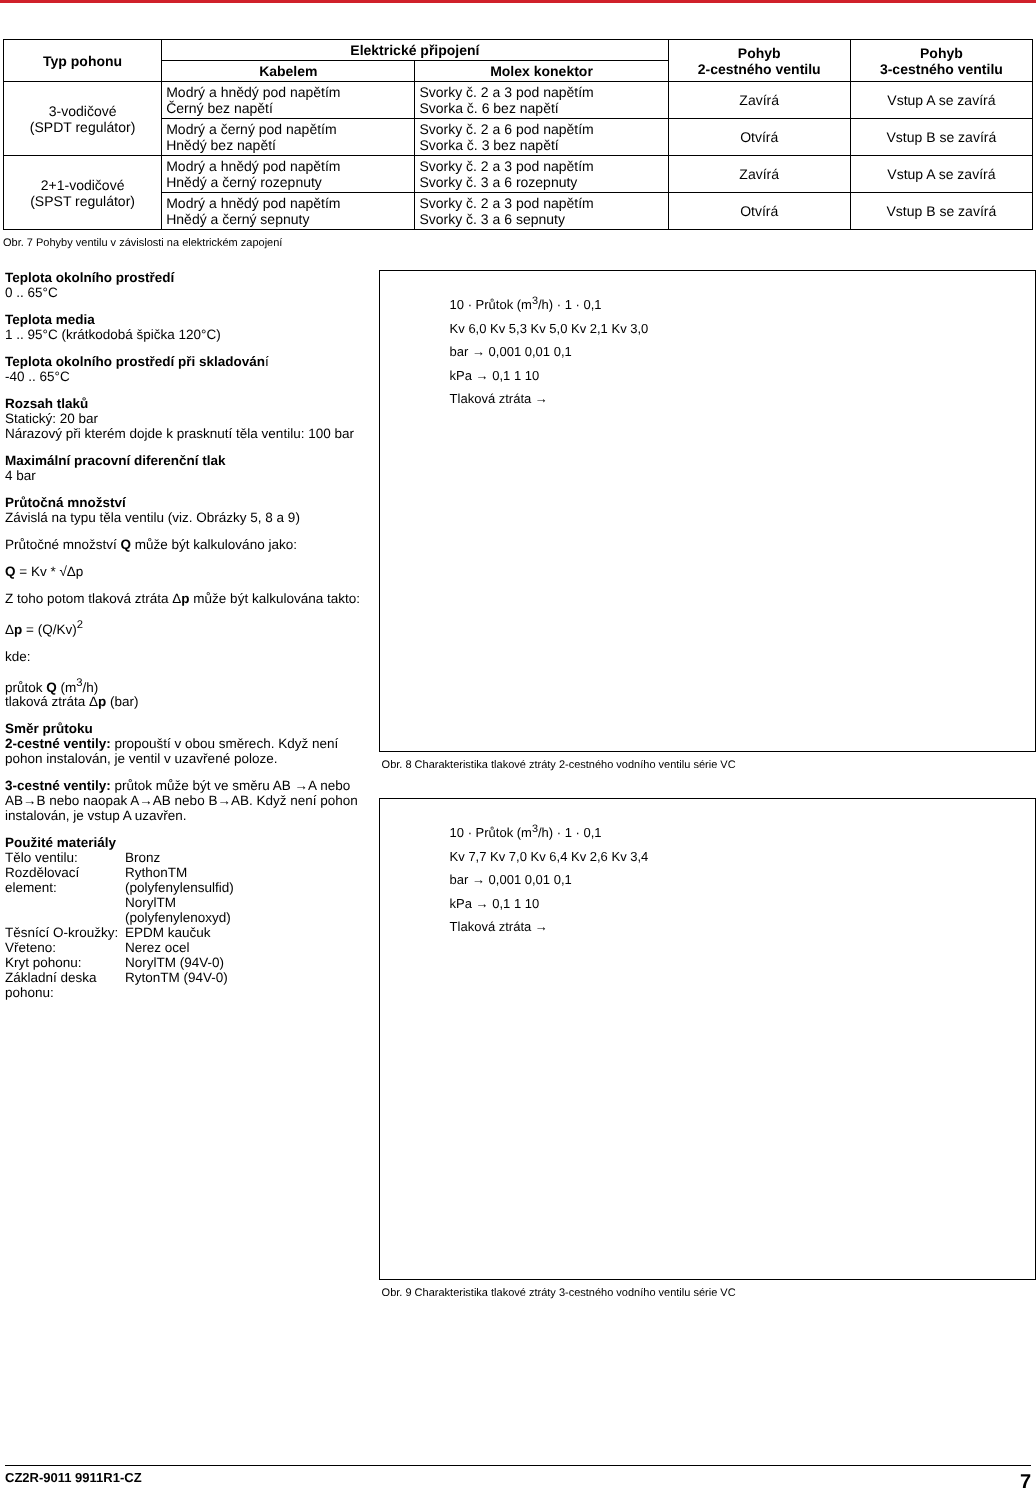| Typ pohonu | Elektrické připojení | | Pohyb 2-cestného ventilu | Pohyb 3-cestného ventilu |
| --- | --- | --- | --- | --- |
| | Kabelem | Molex konektor | | |
| 3-vodičové (SPDT regulátor) | Modrý a hnědý pod napětím Černý bez napětí | Svorky č. 2 a 3 pod napětím Svorka č. 6 bez napětí | Zavírá | Vstup A se zavírá |
| | Modrý a černý pod napětím Hnědý bez napětí | Svorky č. 2 a 6 pod napětím Svorka č. 3 bez napětí | Otvírá | Vstup B se zavírá |
| 2+1-vodičové (SPST regulátor) | Modrý a hnědý pod napětím Hnědý a černý rozepnuty | Svorky č. 2 a 3 pod napětím Svorky č. 3 a 6 rozepnuty | Zavírá | Vstup A se zavírá |
| | Modrý a hnědý pod napětím Hnědý a černý sepnuty | Svorky č. 2 a 3 pod napětím Svorky č. 3 a 6 sepnuty | Otvírá | Vstup B se zavírá |
Obr. 7 Pohyby ventilu v závislosti na elektrickém zapojení
Teplota okolního prostředí
0 .. 65°C
Teplota media
1 .. 95°C (krátkodobá špička 120°C)
Teplota okolního prostředí při skladování
-40 .. 65°C
Rozsah tlaků
Statický: 20 bar
Nárazový při kterém dojde k prasknutí těla ventilu: 100 bar
Maximální pracovní diferenční tlak
4 bar
Průtočná množství
Závislá na typu těla ventilu (viz. Obrázky 5, 8 a 9)
Průtočné množství Q může být kalkulováno jako:
Q = Kv * √Δp
Z toho potom tlaková ztráta Δp může být kalkulována takto:
Δp = (Q/Kv)<sup>2</sup>
kde:
průtok Q (m<sup>3</sup>/h)
tlaková ztráta Δp (bar)
Směr průtoku
2-cestné ventily: propouští v obou směrech. Když není pohon instalován, je ventil v uzavřené poloze.
3-cestné ventily: průtok může být ve směru AB →A nebo AB→B nebo naopak A→AB nebo B→AB. Když není pohon instalován, je vstup A uzavřen.
Použité materiály
Tělo ventilu: Bronz Rozdělovací element: RythonTM (polyfenylensulfid) NorylTM (polyfenylenoxyd) Těsnící O-kroužky: EPDM kaučuk Vřeteno: Nerez ocel Kryt pohonu: NorylTM (94V-0) Základní deska pohonu: RytonTM (94V-0)
10 · Průtok (m<sup>3</sup>/h) · 1 · 0,1
Kv 6,0 Kv 5,3 Kv 5,0 Kv 2,1 Kv 3,0
bar → 0,001 0,01 0,1
kPa → 0,1 1 10
Tlaková ztráta →
Obr. 8 Charakteristika tlakové ztráty 2-cestného vodního ventilu série VC
10 · Průtok (m<sup>3</sup>/h) · 1 · 0,1
Kv 7,7 Kv 7,0 Kv 6,4 Kv 2,6 Kv 3,4
bar → 0,001 0,01 0,1
kPa → 0,1 1 10
Tlaková ztráta →
Obr. 9 Charakteristika tlakové ztráty 3-cestného vodního ventilu série VC
CZ2R-9011 9911R1-CZ 7